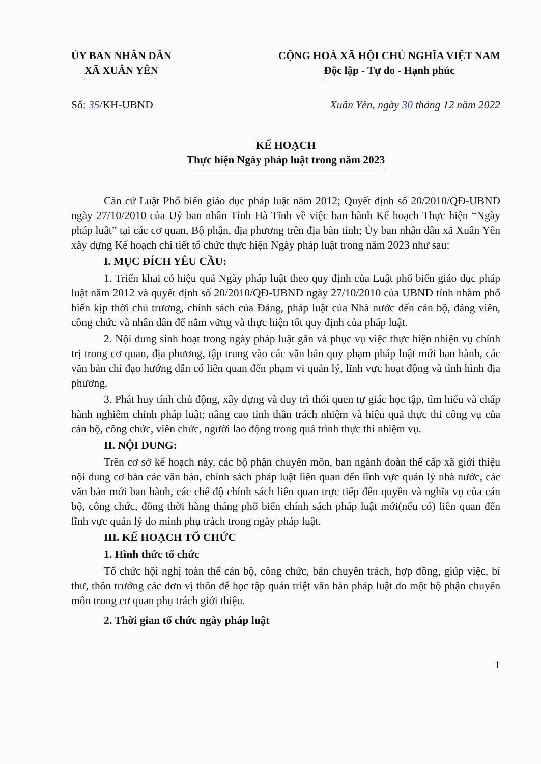ỦY BAN NHÂN DÂN
XÃ XUÂN YÊN
CỘNG HOÀ XÃ HỘI CHỦ NGHĨA VIỆT NAM
Độc lập - Tự do - Hạnh phúc
Số: 35/KH-UBND Xuân Yên, ngày 30 tháng 12 năm 2022
KẾ HOẠCH
Thực hiện Ngày pháp luật trong năm 2023
Căn cứ Luật Phổ biến giáo dục pháp luật năm 2012; Quyết định số 20/2010/QĐ-UBND ngày 27/10/2010 của Uỷ ban nhân Tỉnh Hà Tĩnh về việc ban hành Kế hoạch Thực hiện “Ngày pháp luật” tại các cơ quan, Bộ phận, địa phương trên địa bàn tỉnh; Ủy ban nhân dân xã Xuân Yên xây dựng Kế hoạch chi tiết tổ chức thực hiện Ngày pháp luật trong năm 2023 như sau:
I. MỤC ĐÍCH YÊU CẦU:
1. Triển khai có hiệu quả Ngày pháp luật theo quy định của Luật phổ biến giáo dục pháp luật năm 2012 và quyết định số 20/2010/QĐ-UBND ngày 27/10/2010 của UBND tỉnh nhằm phổ biến kịp thời chủ trương, chính sách của Đảng, pháp luật của Nhà nước đến cán bộ, đảng viên, công chức và nhân dân để nắm vững và thực hiện tốt quy định của pháp luật.
2. Nội dung sinh hoạt trong ngày pháp luật gắn và phục vụ việc thực hiện nhiện vụ chính trị trong cơ quan, địa phương, tập trung vào các văn bản quy phạm pháp luật mới ban hành, các văn bản chỉ đạo hướng dẫn có liên quan đến phạm vi quản lý, lĩnh vực hoạt động và tình hình địa phương.
3. Phát huy tính chủ động, xây dựng và duy trì thói quen tự giác học tập, tìm hiểu và chấp hành nghiêm chỉnh pháp luật; nâng cao tinh thần trách nhiệm và hiệu quả thực thi công vụ của cán bộ, công chức, viên chức, người lao động trong quá trình thực thi nhiệm vụ.
II. NỘI DUNG:
Trên cơ sở kế hoạch này, các bộ phận chuyên môn, ban ngành đoàn thể cấp xã giới thiệu nội dung cơ bản các văn bản, chính sách pháp luật liên quan đến lĩnh vực quản lý nhà nước, các văn bản mới ban hành, các chế độ chính sách liên quan trực tiếp đến quyền và nghĩa vụ của cán bộ, công chức, đồng thời hàng tháng phổ biến chính sách pháp luật mới(nếu có) liên quan đến lĩnh vực quản lý do mình phụ trách trong ngày pháp luật.
III. KẾ HOẠCH TỔ CHỨC
1. Hình thức tổ chức
Tổ chức hội nghị toàn thể cán bộ, công chức, bán chuyên trách, hợp đồng, giúp việc, bí thư, thôn trưởng các đơn vị thôn để học tập quán triệt văn bản pháp luật do một bộ phận chuyên môn trong cơ quan phụ trách giới thiệu.
2. Thời gian tổ chức ngày pháp luật
1